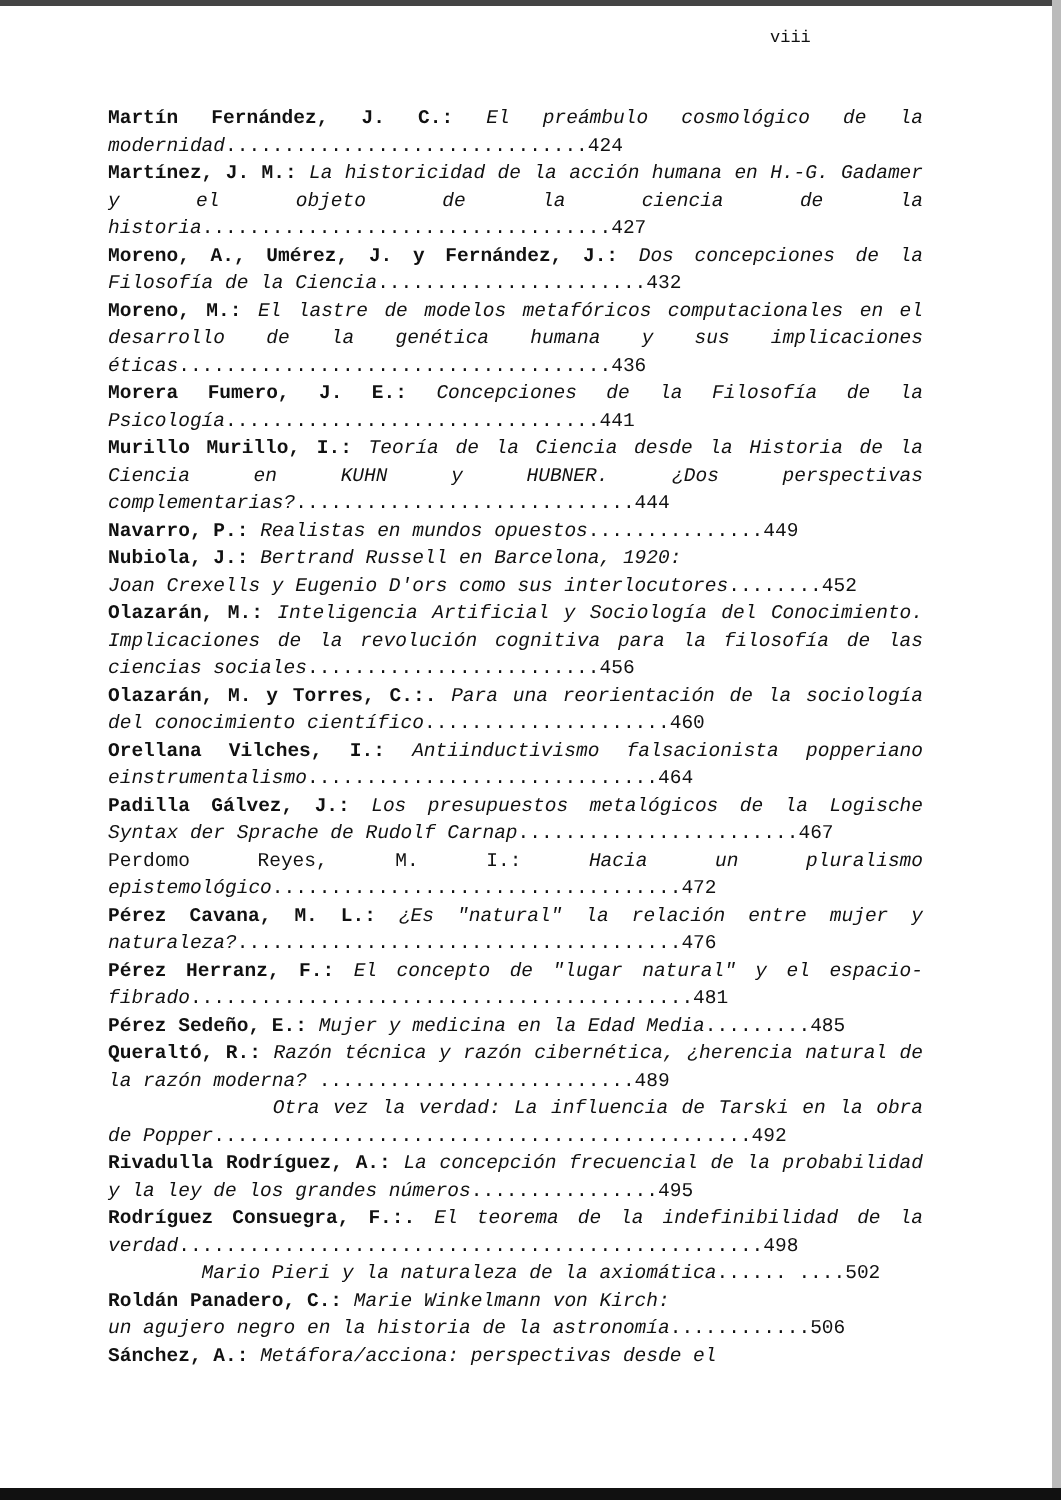viii
Martín Fernández, J. C.: El preámbulo cosmológico de la modernidad...............................424
Martínez, J. M.: La historicidad de la acción humana en H.-G. Gadamer y el objeto de la ciencia de la historia...................................427
Moreno, A., Umérez, J. y Fernández, J.: Dos concepciones de la Filosofía de la Ciencia.......................432
Moreno, M.: El lastre de modelos metafóricos computacionales en el desarrollo de la genética humana y sus implicaciones éticas.....................................436
Morera Fumero, J. E.: Concepciones de la Filosofía de la Psicología................................441
Murillo Murillo, I.: Teoría de la Ciencia desde la Historia de la Ciencia en KUHN y HUBNER. ¿Dos perspectivas complementarias?.............................444
Navarro, P.: Realistas en mundos opuestos...............449
Nubiola, J.: Bertrand Russell en Barcelona, 1920:
Joan Crexells y Eugenio D'ors como sus interlocutores........452
Olazarán, M.: Inteligencia Artificial y Sociología del Conocimiento. Implicaciones de la revolución cognitiva para la filosofía de las ciencias sociales.........................456
Olazarán, M. y Torres, C.:. Para una reorientación de la sociología del conocimiento científico.....................460
Orellana Vilches, I.: Antiinductivismo falsacionista popperiano einstrumentalismo..............................464
Padilla Gálvez, J.: Los presupuestos metalógicos de la Logische Syntax der Sprache de Rudolf Carnap........................467
Perdomo Reyes, M. I.: Hacia un pluralismo epistemológico...................................472
Pérez Cavana, M. L.: ¿Es "natural" la relación entre mujer y naturaleza?......................................476
Pérez Herranz, F.: El concepto de "lugar natural" y el espacio-fibrado...........................................481
Pérez Sedeño, E.: Mujer y medicina en la Edad Media.........485
Queraltó, R.: Razón técnica y razón cibernética, ¿herencia natural de la razón moderna? ...........................489
Otra vez la verdad: La influencia de Tarski en la obra de Popper..............................................492
Rivadulla Rodríguez, A.: La concepción frecuencial de la probabilidad y la ley de los grandes números................495
Rodríguez Consuegra, F.:. El teorema de la indefinibilidad de la verdad..................................................498
Mario Pieri y la naturaleza de la axiomática...... ....502
Roldán Panadero, C.: Marie Winkelmann von Kirch:
un agujero negro en la historia de la astronomía............506
Sánchez, A.: Metáfora/acciona: perspectivas desde el